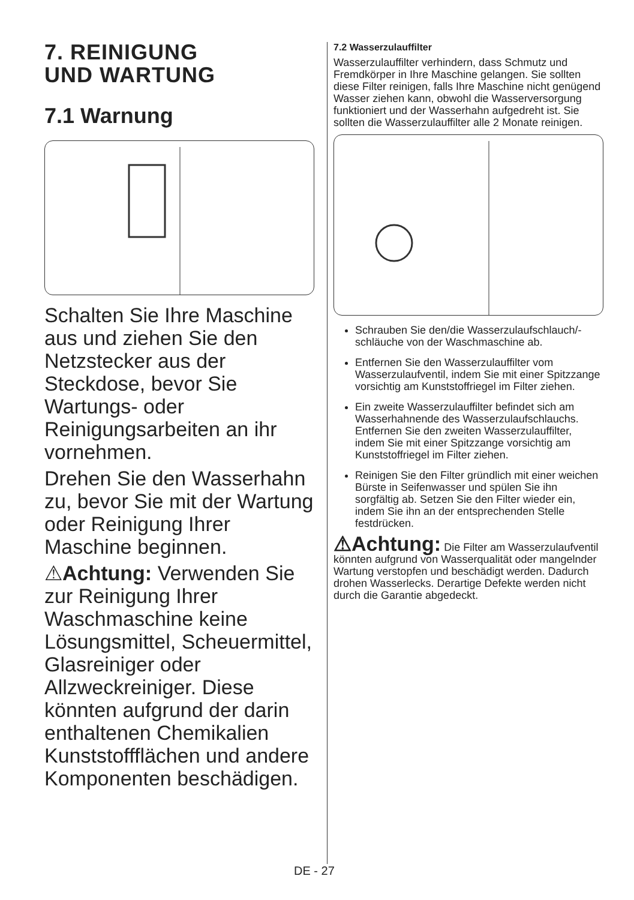7. REINIGUNG
UND WARTUNG
7.1 Warnung
Schalten Sie Ihre Maschine aus und ziehen Sie den Netzstecker aus der Steckdose, bevor Sie Wartungs- oder Reinigungsarbeiten an ihr vornehmen.
Drehen Sie den Wasserhahn zu, bevor Sie mit der Wartung oder Reinigung Ihrer Maschine beginnen.
⚠Achtung: Verwenden Sie zur Reinigung Ihrer Waschmaschine keine Lösungsmittel, Scheuermittel, Glasreiniger oder Allzweckreiniger. Diese könnten aufgrund der darin enthaltenen Chemikalien Kunststoffflächen und andere Komponenten beschädigen.
7.2 Wasserzulauffilter
Wasserzulauffilter verhindern, dass Schmutz und Fremdkörper in Ihre Maschine gelangen. Sie sollten diese Filter reinigen, falls Ihre Maschine nicht genügend Wasser ziehen kann, obwohl die Wasserversorgung funktioniert und der Wasserhahn aufgedreht ist. Sie sollten die Wasserzulauffilter alle 2 Monate reinigen.
Schrauben Sie den/die Wasserzulaufschlauch/-schläuche von der Waschmaschine ab.
Entfernen Sie den Wasserzulauffilter vom Wasserzulaufventil, indem Sie mit einer Spitzzange vorsichtig am Kunststoffriegel im Filter ziehen.
Ein zweite Wasserzulauffilter befindet sich am Wasserhahnende des Wasserzulaufschlauchs. Entfernen Sie den zweiten Wasserzulauffilter, indem Sie mit einer Spitzzange vorsichtig am Kunststoffriegel im Filter ziehen.
Reinigen Sie den Filter gründlich mit einer weichen Bürste in Seifenwasser und spülen Sie ihn sorgfältig ab. Setzen Sie den Filter wieder ein, indem Sie ihn an der entsprechenden Stelle festdrücken.
⚠Achtung: Die Filter am Wasserzulaufventil könnten aufgrund von Wasserqualität oder mangelnder Wartung verstopfen und beschädigt werden. Dadurch drohen Wasserlecks. Derartige Defekte werden nicht durch die Garantie abgedeckt.
DE - 27